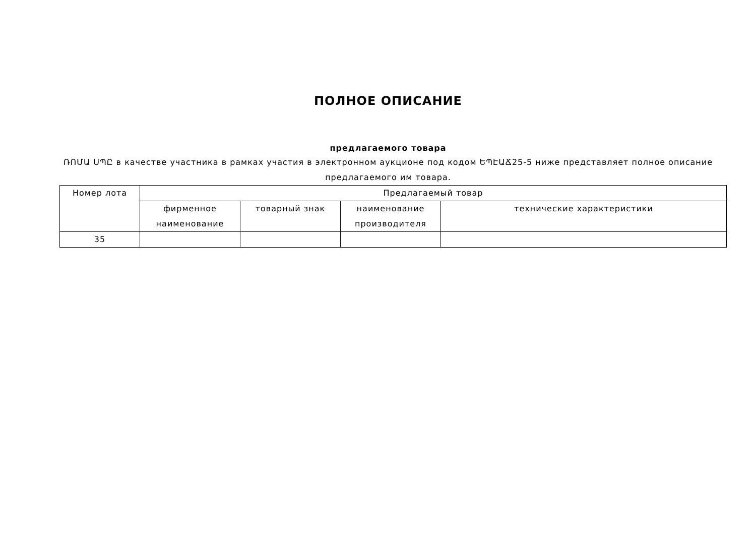ПОЛНОЕ ОПИСАНИЕ
предлагаемого товара
ՌՈՄԱ ՍՊԸ в качестве участника в рамках участия в электронном аукционе под кодом ԵՊԷԱՃ25-5 ниже представляет полное описание предлагаемого им товара.
| Номер лота | Предлагаемый товар | | | |
| --- | --- | --- | --- | --- |
| | фирменное наименование | товарный знак | наименование производителя | технические характеристики |
| 35 | | | | |